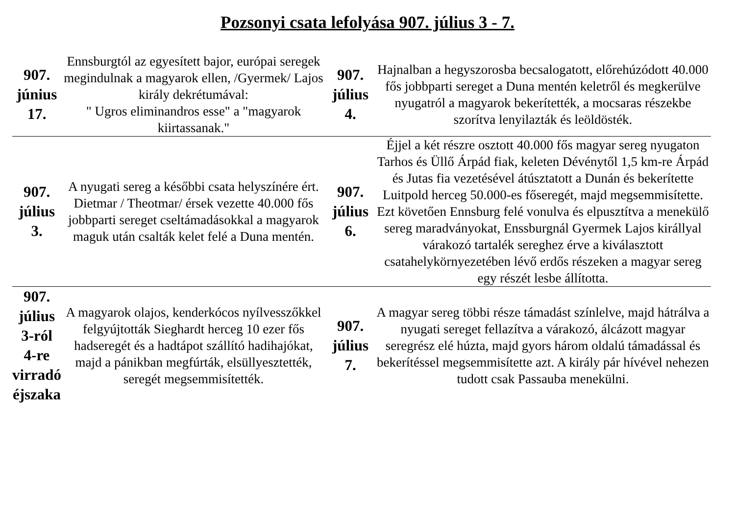Pozsonyi csata lefolyása 907. július 3 - 7.
| 907. június 17. | Ennsburgtól az egyesített bajor, európai seregek megindulnak a magyarok ellen, /Gyermek/ Lajos király dekrétumával: " Ugros eliminandros esse" a "magyarok kiirtassanak." | 907. július 4. | Hajnalban a hegyszorosba becsalogatott, előrehúzódott 40.000 fős jobbparti sereget a Duna mentén keletről és megkerülve nyugatról a magyarok bekerítették, a mocsaras részekbe szorítva lenyilazták és leöldösték. |
| 907. július 3. | A nyugati sereg a későbbi csata helyszínére ért. Dietmar / Theotmar/ érsek vezette 40.000 fős jobbparti sereget cseltámadásokkal a magyarok maguk után csalták kelet felé a Duna mentén. | 907. július 6. | Éjjel a két részre osztott 40.000 fős magyar sereg nyugaton Tarhos és Üllő Árpád fiak, keleten Dévénytől 1,5 km-re Árpád és Jutas fia vezetésével átúsztatott a Dunán és bekerítette Luitpold herceg 50.000-es főseregét, majd megsemmisítette. Ezt követően Ennsburg felé vonulva és elpusztítva a menekülő sereg maradványokat, Enssburgnál Gyermek Lajos királlyal várakozó tartalék sereghez érve a kiválasztott csatahelykörnyezetében lévő erdős részeken a magyar sereg egy részét lesbe állította. |
| 907. július 3-ról 4-re virradó éjszaka | A magyarok olajos, kenderkócos nyílvesszőkkel felgyújtották Sieghardt herceg 10 ezer fős hadseregét és a hadtápot szállító hadihajókat, majd a pánikban megfúrták, elsüllyesztették, seregét megsemmisítették. | 907. július 7. | A magyar sereg többi része támadást színlelve, majd hátrálva a nyugati sereget fellazítva a várakozó, álcázott magyar seregrész elé húzta, majd gyors három oldalú támadással és bekerítéssel megsemmisítette azt. A király pár hívével nehezen tudott csak Passauba menekülni. |